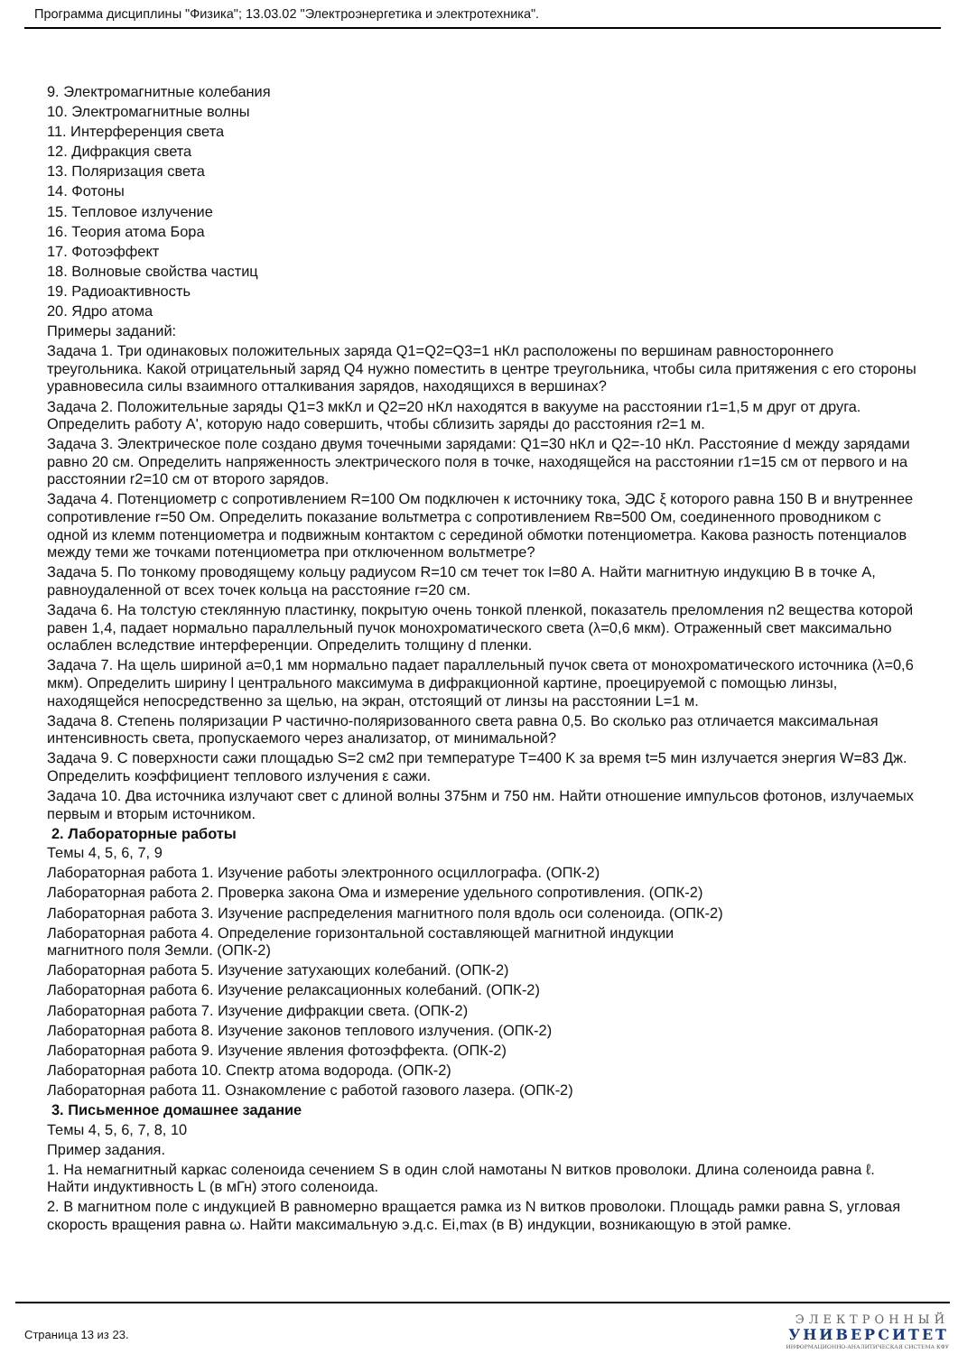Программа дисциплины "Физика"; 13.03.02 "Электроэнергетика и электротехника".
9. Электромагнитные колебания
10. Электромагнитные волны
11. Интерференция света
12. Дифракция света
13. Поляризация света
14. Фотоны
15. Тепловое излучение
16. Теория атома Бора
17. Фотоэффект
18. Волновые свойства частиц
19. Радиоактивность
20. Ядро атома
Примеры заданий:
Задача 1. Три одинаковых положительных заряда Q1=Q2=Q3=1 нКл расположены по вершинам равностороннего треугольника. Какой отрицательный заряд Q4 нужно поместить в центре треугольника, чтобы сила притяжения с его стороны уравновесила силы взаимного отталкивания зарядов, находящихся в вершинах?
Задача 2. Положительные заряды Q1=3 мкКл и Q2=20 нКл находятся в вакууме на расстоянии r1=1,5 м друг от друга. Определить работу A', которую надо совершить, чтобы сблизить заряды до расстояния r2=1 м.
Задача 3. Электрическое поле создано двумя точечными зарядами: Q1=30 нКл и Q2=-10 нКл. Расстояние d между зарядами равно 20 см. Определить напряженность электрического поля в точке, находящейся на расстоянии r1=15 см от первого и на расстоянии r2=10 см от второго зарядов.
Задача 4. Потенциометр с сопротивлением R=100 Ом подключен к источнику тока, ЭДС ξ которого равна 150 В и внутреннее сопротивление r=50 Ом. Определить показание вольтметра с сопротивлением Rв=500 Ом, соединенного проводником с одной из клемм потенциометра и подвижным контактом с серединой обмотки потенциометра. Какова разность потенциалов между теми же точками потенциометра при отключенном вольтметре?
Задача 5. По тонкому проводящему кольцу радиусом R=10 см течет ток I=80 А. Найти магнитную индукцию B в точке A, равноудаленной от всех точек кольца на расстояние r=20 см.
Задача 6. На толстую стеклянную пластинку, покрытую очень тонкой пленкой, показатель преломления n2 вещества которой равен 1,4, падает нормально параллельный пучок монохроматического света (λ=0,6 мкм). Отраженный свет максимально ослаблен вследствие интерференции. Определить толщину d пленки.
Задача 7. На щель шириной a=0,1 мм нормально падает параллельный пучок света от монохроматического источника (λ=0,6 мкм). Определить ширину l центрального максимума в дифракционной картине, проецируемой с помощью линзы, находящейся непосредственно за щелью, на экран, отстоящий от линзы на расстоянии L=1 м.
Задача 8. Степень поляризации P частично-поляризованного света равна 0,5. Во сколько раз отличается максимальная интенсивность света, пропускаемого через анализатор, от минимальной?
Задача 9. С поверхности сажи площадью S=2 см2 при температуре T=400 K за время t=5 мин излучается энергия W=83 Дж. Определить коэффициент теплового излучения ε сажи.
Задача 10. Два источника излучают свет с длиной волны 375нм и 750 нм. Найти отношение импульсов фотонов, излучаемых первым и вторым источником.
2. Лабораторные работы
Темы 4, 5, 6, 7, 9
Лабораторная работа 1. Изучение работы электронного осциллографа. (ОПК-2)
Лабораторная работа 2. Проверка закона Ома и измерение удельного сопротивления. (ОПК-2)
Лабораторная работа 3. Изучение распределения магнитного поля вдоль оси соленоида. (ОПК-2)
Лабораторная работа 4. Определение горизонтальной составляющей магнитной индукции
магнитного поля Земли. (ОПК-2)
Лабораторная работа 5. Изучение затухающих колебаний. (ОПК-2)
Лабораторная работа 6. Изучение релаксационных колебаний. (ОПК-2)
Лабораторная работа 7. Изучение дифракции света. (ОПК-2)
Лабораторная работа 8. Изучение законов теплового излучения. (ОПК-2)
Лабораторная работа 9. Изучение явления фотоэффекта. (ОПК-2)
Лабораторная работа 10. Спектр атома водорода. (ОПК-2)
Лабораторная работа 11. Ознакомление с работой газового лазера. (ОПК-2)
3. Письменное домашнее задание
Темы 4, 5, 6, 7, 8, 10
Пример задания.
1. На немагнитный каркас соленоида сечением S в один слой намотаны N витков проволоки. Длина соленоида равна ℓ. Найти индуктивность L (в мГн) этого соленоида.
2. В магнитном поле с индукцией B равномерно вращается рамка из N витков проволоки. Площадь рамки равна S, угловая скорость вращения равна ω. Найти максимальную э.д.с. Ei,max (в В) индукции, возникающую в этой рамке.
Страница 13 из 23.
ЭЛЕКТРОННЫЙ
УНИВЕРСИТЕТ
ИНФОРМАЦИОННО-АНАЛИТИЧЕСКАЯ СИСТЕМА КФУ